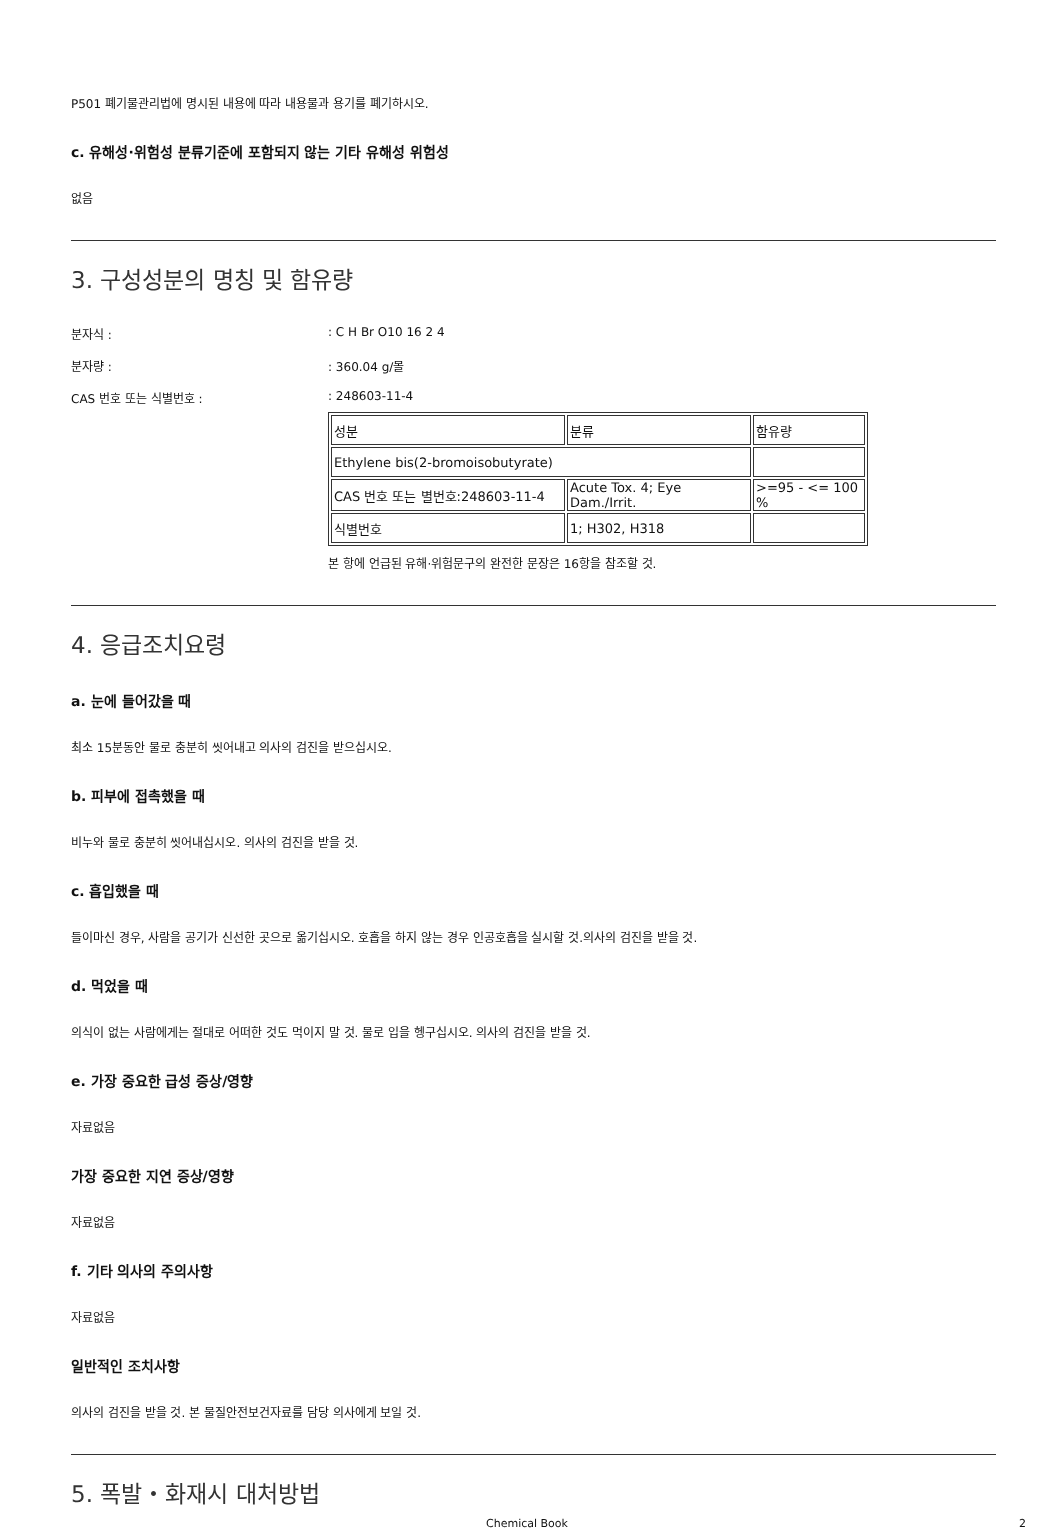P501 폐기물관리법에 명시된 내용에 따라 내용물과 용기를 폐기하시오.
c. 유해성·위험성 분류기준에 포함되지 않는 기타 유해성 위험성
없음
3. 구성성분의 명칭 및 함유량
분자식 :: C H Br O10 16 2 4
분자량 :: 360.04 g/몰
CAS 번호 또는 식별번호 :: 248603-11-4
| 성분 | 분류 | 함유량 |
| Ethylene bis(2-bromoisobutyrate) | | |
| CAS 번호 또는 별번호:248603-11-4 | Acute Tox. 4; Eye Dam./Irrit. | >=95 - <= 100 % |
| 식별번호 | 1; H302, H318 | |
본 항에 언급된 유해·위험문구의 완전한 문장은 16항을 참조할 것.
4. 응급조치요령
a. 눈에 들어갔을 때
최소 15분동안 물로 충분히 씻어내고 의사의 검진을 받으십시오.
b. 피부에 접촉했을 때
비누와 물로 충분히 씻어내십시오. 의사의 검진을 받을 것.
c. 흡입했을 때
들이마신 경우, 사람을 공기가 신선한 곳으로 옮기십시오. 호흡을 하지 않는 경우 인공호흡을 실시할 것.의사의 검진을 받을 것.
d. 먹었을 때
의식이 없는 사람에게는 절대로 어떠한 것도 먹이지 말 것. 물로 입을 헹구십시오. 의사의 검진을 받을 것.
e. 가장 중요한 급성 증상/영향
자료없음
가장 중요한 지연 증상/영향
자료없음
f. 기타 의사의 주의사항
자료없음
일반적인 조치사항
의사의 검진을 받을 것. 본 물질안전보건자료를 담당 의사에게 보일 것.
5. 폭발・화재시 대처방법
Chemical Book 2